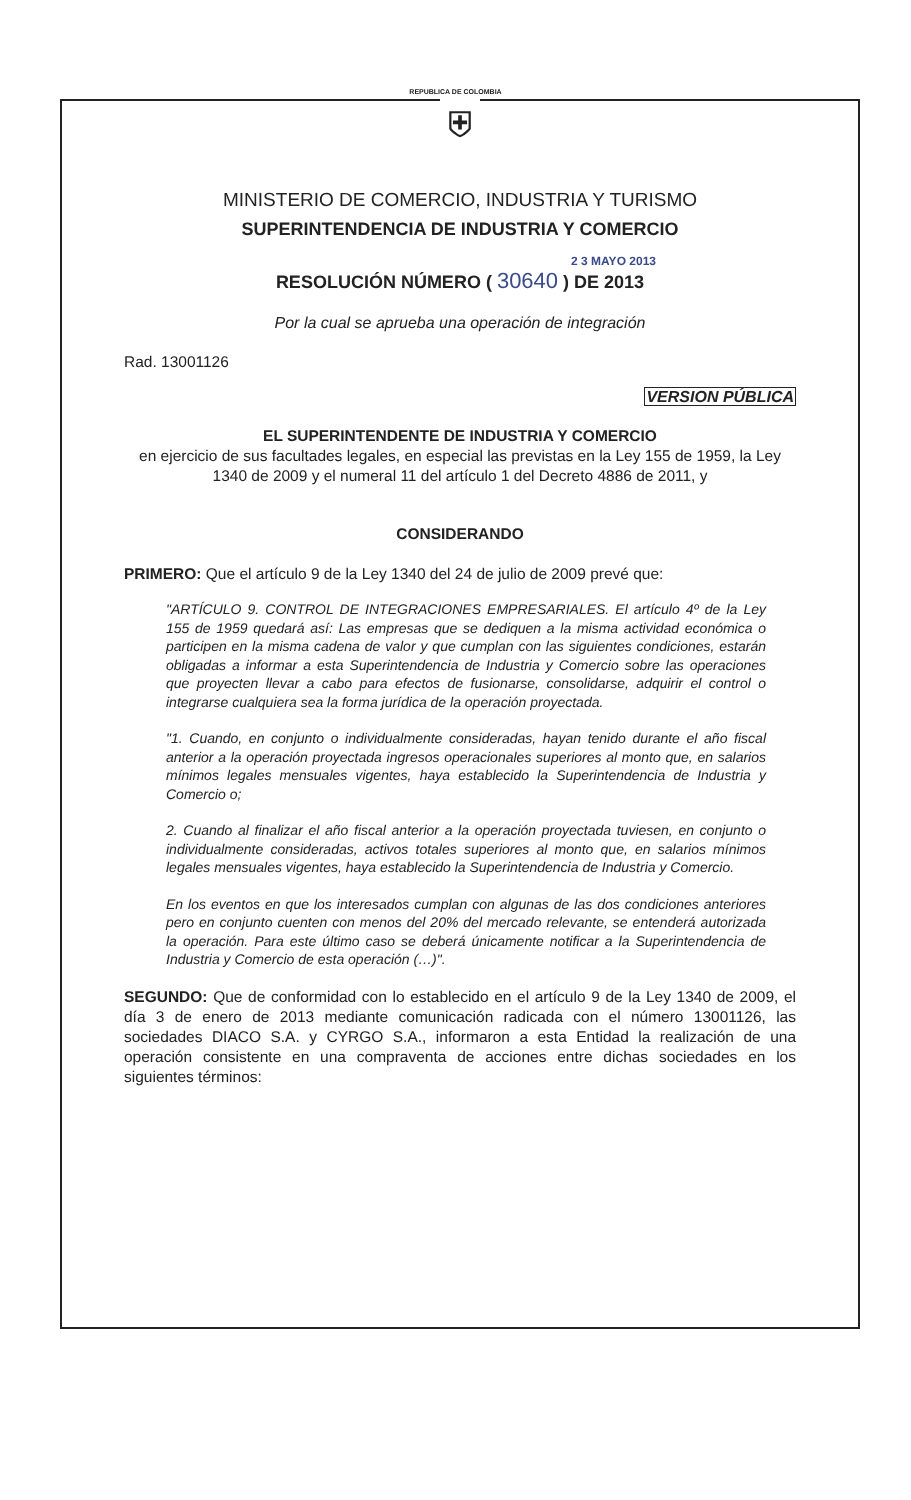REPUBLICA DE COLOMBIA
⛨
MINISTERIO DE COMERCIO, INDUSTRIA Y TURISMO
SUPERINTENDENCIA DE INDUSTRIA Y COMERCIO
2 3 MAYO 2013
RESOLUCIÓN NÚMERO ( 30640 ) DE 2013
Por la cual se aprueba una operación de integración
Rad. 13001126
VERSION PÚBLICA
EL SUPERINTENDENTE DE INDUSTRIA Y COMERCIO
en ejercicio de sus facultades legales, en especial las previstas en la Ley 155 de 1959, la Ley 1340 de 2009 y el numeral 11 del artículo 1 del Decreto 4886 de 2011, y
CONSIDERANDO
PRIMERO: Que el artículo 9 de la Ley 1340 del 24 de julio de 2009 prevé que:
"ARTÍCULO 9. CONTROL DE INTEGRACIONES EMPRESARIALES. El artículo 4º de la Ley 155 de 1959 quedará así: Las empresas que se dediquen a la misma actividad económica o participen en la misma cadena de valor y que cumplan con las siguientes condiciones, estarán obligadas a informar a esta Superintendencia de Industria y Comercio sobre las operaciones que proyecten llevar a cabo para efectos de fusionarse, consolidarse, adquirir el control o integrarse cualquiera sea la forma jurídica de la operación proyectada.
"1. Cuando, en conjunto o individualmente consideradas, hayan tenido durante el año fiscal anterior a la operación proyectada ingresos operacionales superiores al monto que, en salarios mínimos legales mensuales vigentes, haya establecido la Superintendencia de Industria y Comercio o;
2. Cuando al finalizar el año fiscal anterior a la operación proyectada tuviesen, en conjunto o individualmente consideradas, activos totales superiores al monto que, en salarios mínimos legales mensuales vigentes, haya establecido la Superintendencia de Industria y Comercio.
En los eventos en que los interesados cumplan con algunas de las dos condiciones anteriores pero en conjunto cuenten con menos del 20% del mercado relevante, se entenderá autorizada la operación. Para este último caso se deberá únicamente notificar a la Superintendencia de Industria y Comercio de esta operación (…)".
SEGUNDO: Que de conformidad con lo establecido en el artículo 9 de la Ley 1340 de 2009, el día 3 de enero de 2013 mediante comunicación radicada con el número 13001126, las sociedades DIACO S.A. y CYRGO S.A., informaron a esta Entidad la realización de una operación consistente en una compraventa de acciones entre dichas sociedades en los siguientes términos: